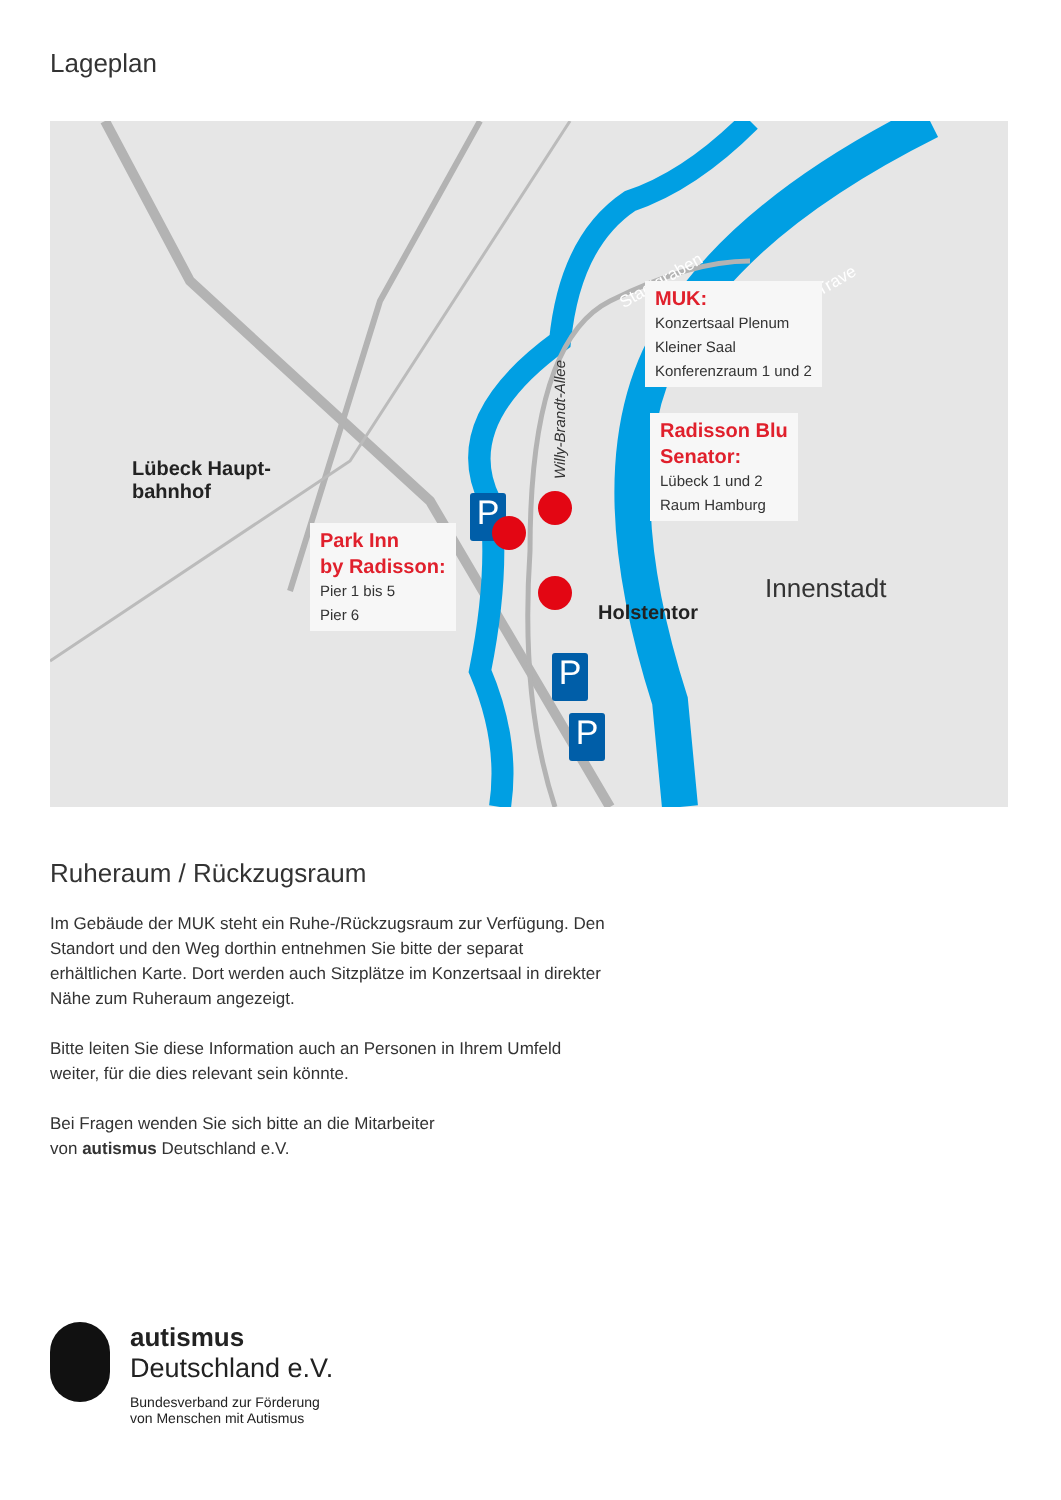Lageplan
P
P
P
Stadtgraben Trave
Willy-Brandt-Allee
Lübeck Haupt-
bahnhof
Holstentor
Innenstadt
MUK:
Konzertsaal Plenum
Kleiner Saal
Konferenzraum 1 und 2
Radisson Blu
Senator:
Lübeck 1 und 2
Raum Hamburg
Park Inn
by Radisson:
Pier 1 bis 5
Pier 6
Ruheraum / Rückzugsraum
Im Gebäude der MUK steht ein Ruhe-/Rückzugsraum zur Verfügung. Den Standort und den Weg dorthin entnehmen Sie bitte der separat erhältlichen Karte. Dort werden auch Sitzplätze im Konzertsaal in direkter Nähe zum Ruheraum angezeigt.
Bitte leiten Sie diese Information auch an Personen in Ihrem Umfeld weiter, für die dies relevant sein könnte.
Bei Fragen wenden Sie sich bitte an die Mitarbeiter
von autismus Deutschland e.V.
autismus
Deutschland e.V.
Bundesverband zur Förderung
von Menschen mit Autismus